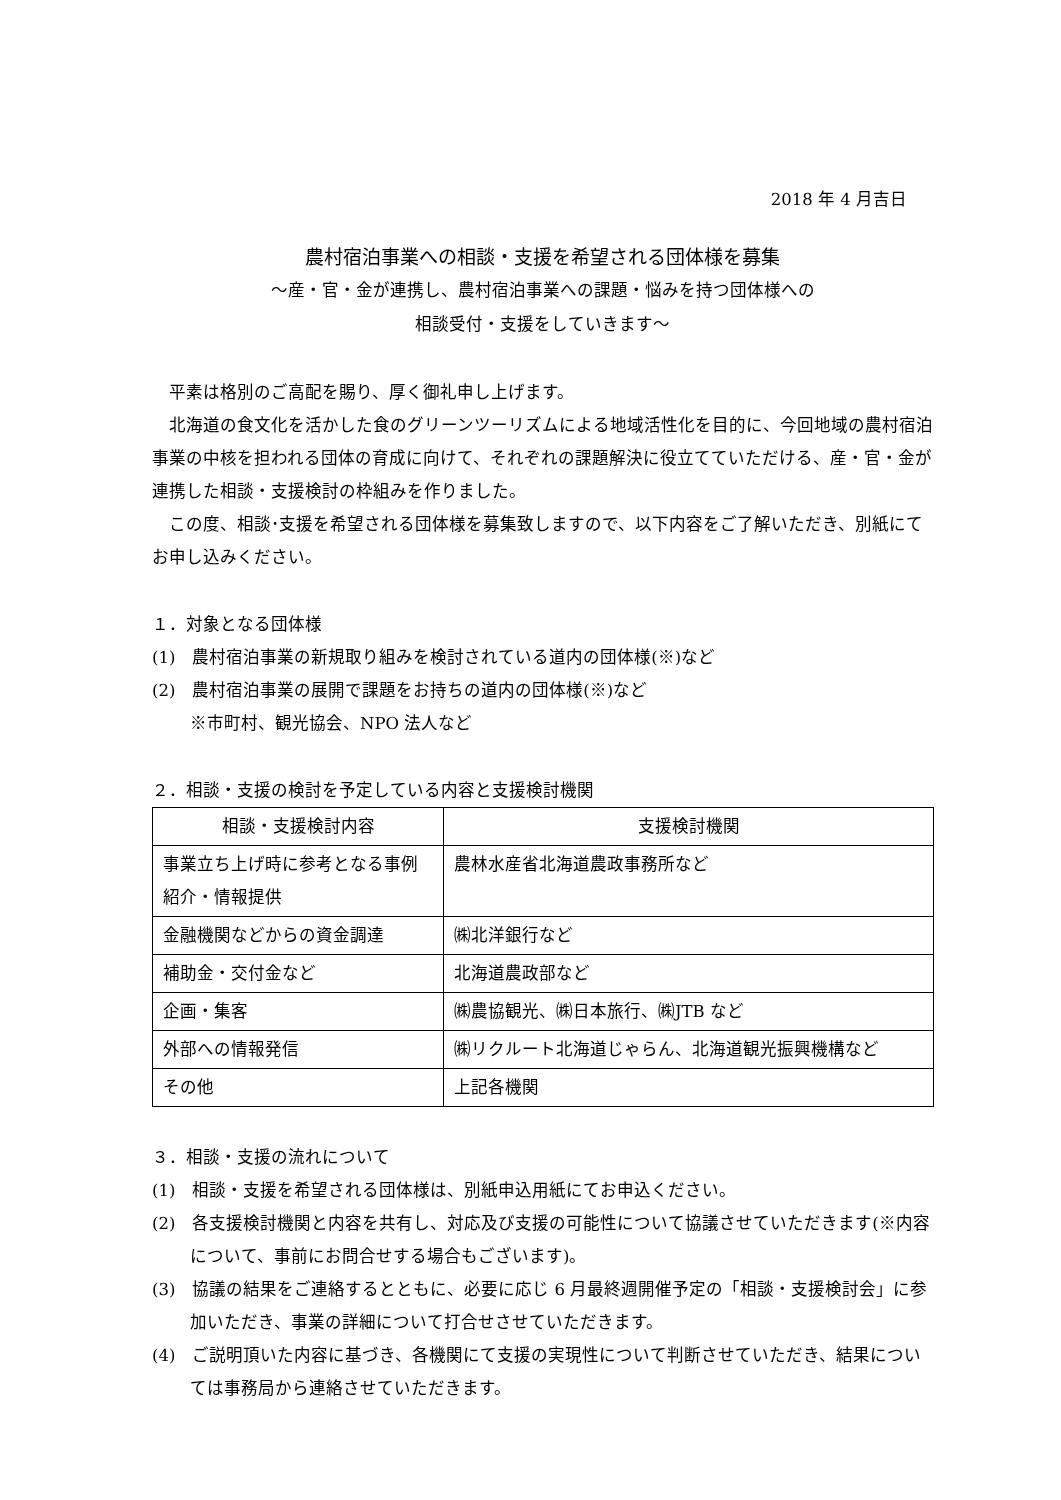2018 年 4 月吉日
農村宿泊事業への相談・支援を希望される団体様を募集
～産・官・金が連携し、農村宿泊事業への課題・悩みを持つ団体様への
相談受付・支援をしていきます～
平素は格別のご高配を賜り、厚く御礼申し上げます。
北海道の食文化を活かした食のグリーンツーリズムによる地域活性化を目的に、今回地域の農村宿泊事業の中核を担われる団体の育成に向けて、それぞれの課題解決に役立てていただける、産・官・金が連携した相談・支援検討の枠組みを作りました。
この度、相談･支援を希望される団体様を募集致しますので、以下内容をご了解いただき、別紙にてお申し込みください。
１．対象となる団体様
(1)　農村宿泊事業の新規取り組みを検討されている道内の団体様(※)など
(2)　農村宿泊事業の展開で課題をお持ちの道内の団体様(※)など
※市町村、観光協会、NPO 法人など
２．相談・支援の検討を予定している内容と支援検討機関
| 相談・支援検討内容 | 支援検討機関 |
| --- | --- |
| 事業立ち上げ時に参考となる事例紹介・情報提供 | 農林水産省北海道農政事務所など |
| 金融機関などからの資金調達 | ㈱北洋銀行など |
| 補助金・交付金など | 北海道農政部など |
| 企画・集客 | ㈱農協観光、㈱日本旅行、㈱JTB など |
| 外部への情報発信 | ㈱リクルート北海道じゃらん、北海道観光振興機構など |
| その他 | 上記各機関 |
３．相談・支援の流れについて
(1)　相談・支援を希望される団体様は、別紙申込用紙にてお申込ください。
(2)　各支援検討機関と内容を共有し、対応及び支援の可能性について協議させていただきます(※内容について、事前にお問合せする場合もございます)。
(3)　協議の結果をご連絡するとともに、必要に応じ 6 月最終週開催予定の「相談・支援検討会」に参加いただき、事業の詳細について打合せさせていただきます。
(4)　ご説明頂いた内容に基づき、各機関にて支援の実現性について判断させていただき、結果については事務局から連絡させていただきます。